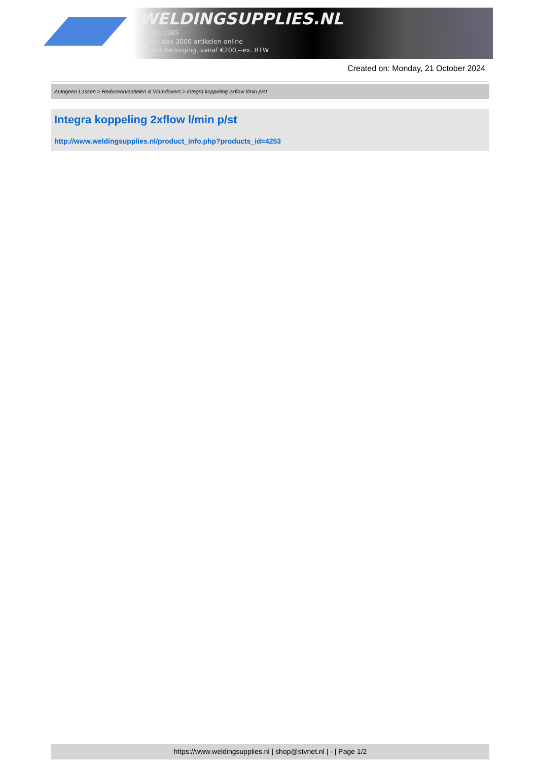WELDINGSUPPLIES.NL
- Sinds 1985
- Méér dan 3000 artikelen online
- Gratis bezorging, vanaf €200,--ex. BTW
Created on: Monday, 21 October 2024
Autogeen Lassen > Reduceerventielen & Vlamdovers > Integra koppeling 2xflow l/min p/st
Integra koppeling 2xflow l/min p/st
http://www.weldingsupplies.nl/product_info.php?products_id=4253
https://www.weldingsupplies.nl | shop@stvnet.nl | - | Page 1/2